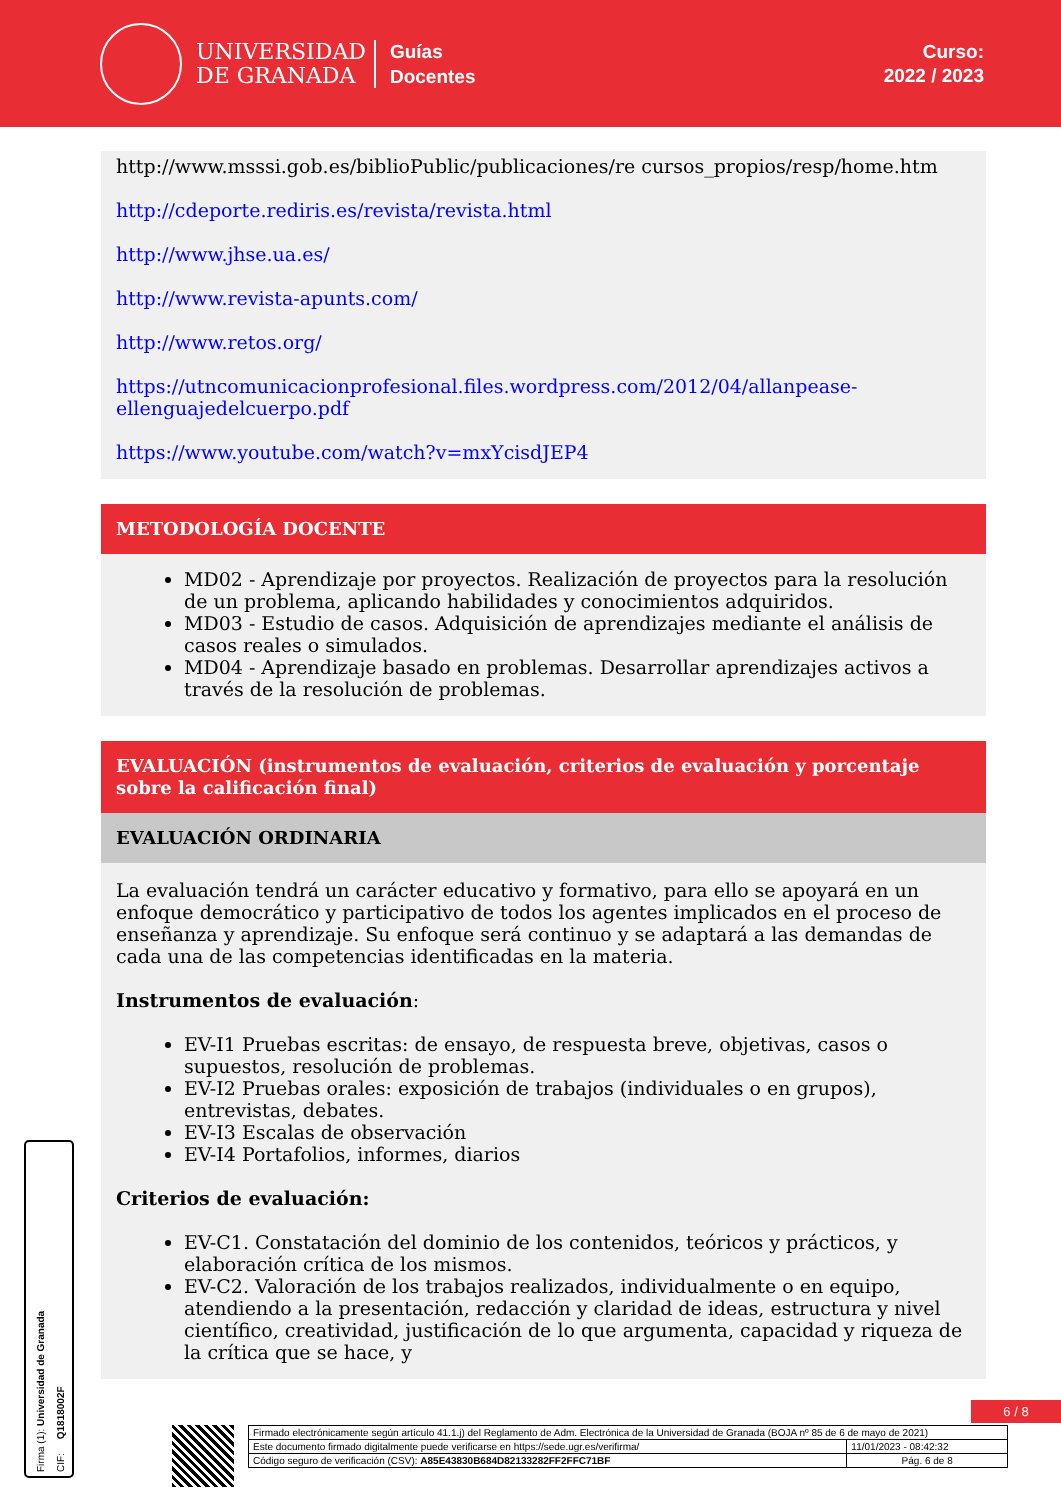UNIVERSIDAD
DE GRANADA
Guías
Docentes
Curso:
2022 / 2023
http://www.msssi.gob.es/biblioPublic/publicaciones/re cursos_propios/resp/home.htm
http://cdeporte.rediris.es/revista/revista.html
http://www.jhse.ua.es/
http://www.revista-apunts.com/
http://www.retos.org/
https://utncomunicacionprofesional.files.wordpress.com/2012/04/allanpease-ellenguajedelcuerpo.pdf
https://www.youtube.com/watch?v=mxYcisdJEP4
METODOLOGÍA DOCENTE
MD02 - Aprendizaje por proyectos. Realización de proyectos para la resolución de un problema, aplicando habilidades y conocimientos adquiridos.
MD03 - Estudio de casos. Adquisición de aprendizajes mediante el análisis de casos reales o simulados.
MD04 - Aprendizaje basado en problemas. Desarrollar aprendizajes activos a través de la resolución de problemas.
EVALUACIÓN (instrumentos de evaluación, criterios de evaluación y porcentaje sobre la calificación final)
EVALUACIÓN ORDINARIA
La evaluación tendrá un carácter educativo y formativo, para ello se apoyará en un enfoque democrático y participativo de todos los agentes implicados en el proceso de enseñanza y aprendizaje. Su enfoque será continuo y se adaptará a las demandas de cada una de las competencias identificadas en la materia.
Instrumentos de evaluación:
EV-I1 Pruebas escritas: de ensayo, de respuesta breve, objetivas, casos o supuestos, resolución de problemas.
EV-I2 Pruebas orales: exposición de trabajos (individuales o en grupos), entrevistas, debates.
EV-I3 Escalas de observación
EV-I4 Portafolios, informes, diarios
Criterios de evaluación:
EV-C1. Constatación del dominio de los contenidos, teóricos y prácticos, y elaboración crítica de los mismos.
EV-C2. Valoración de los trabajos realizados, individualmente o en equipo, atendiendo a la presentación, redacción y claridad de ideas, estructura y nivel científico, creatividad, justificación de lo que argumenta, capacidad y riqueza de la crítica que se hace, y
Firma (1): Universidad de Granada
CIF: Q1818002F
6 / 8
| Firmado electrónicamente según artículo 41.1.j) del Reglamento de Adm. Electrónica de la Universidad de Granada (BOJA nº 85 de 6 de mayo de 2021) | |
| Este documento firmado digitalmente puede verificarse en https://sede.ugr.es/verifirma/ | 11/01/2023 - 08:42:32 |
| Código seguro de verificación (CSV): A85E43830B684D82133282FF2FFC71BF | Pág. 6 de 8 |